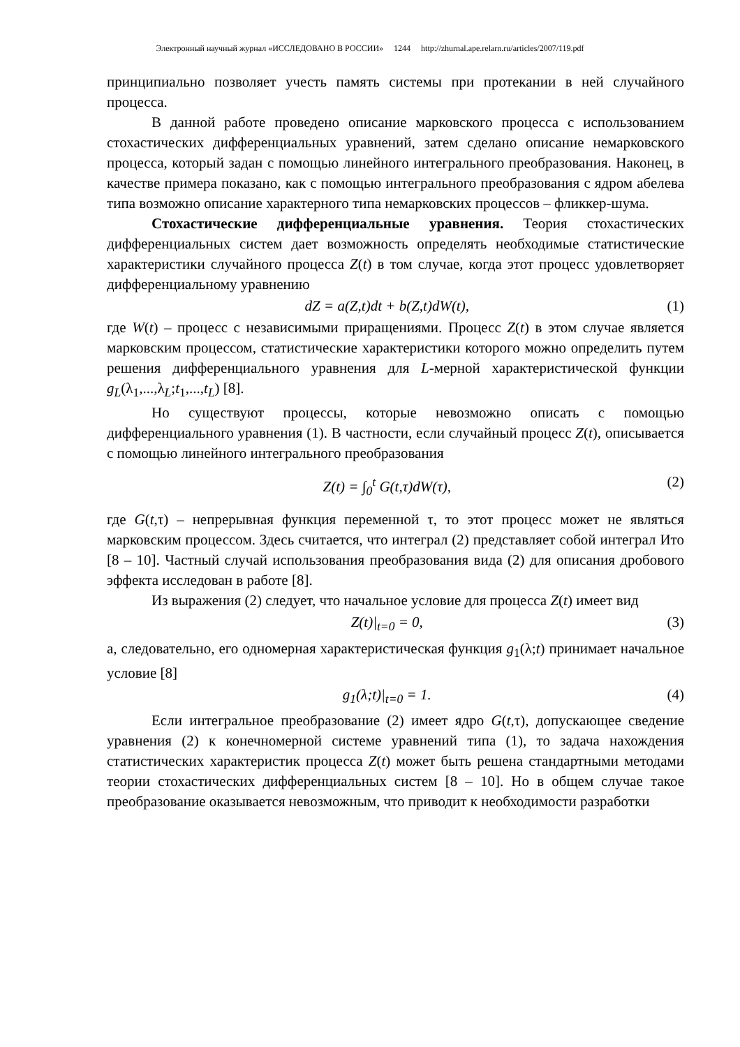Электронный научный журнал «ИССЛЕДОВАНО В РОССИИ» 1244 http://zhurnal.ape.relarn.ru/articles/2007/119.pdf
принципиально позволяет учесть память системы при протекании в ней случайного процесса.
В данной работе проведено описание марковского процесса с использованием стохастических дифференциальных уравнений, затем сделано описание немарковского процесса, который задан с помощью линейного интегрального преобразования. Наконец, в качестве примера показано, как с помощью интегрального преобразования с ядром абелева типа возможно описание характерного типа немарковских процессов – фликкер-шума.
Стохастические дифференциальные уравнения. Теория стохастических дифференциальных систем дает возможность определять необходимые статистические характеристики случайного процесса Z(t) в том случае, когда этот процесс удовлетворяет дифференциальному уравнению
dZ = a(Z,t)dt + b(Z,t)dW(t), (1)
где W(t) – процесс с независимыми приращениями. Процесс Z(t) в этом случае является марковским процессом, статистические характеристики которого можно определить путем решения дифференциального уравнения для L-мерной характеристической функции g<sub>L</sub>(λ<sub>1</sub>,...,λ<sub>L</sub>;t<sub>1</sub>,...,t<sub>L</sub>) [8].
Но существуют процессы, которые невозможно описать с помощью дифференциального уравнения (1). В частности, если случайный процесс Z(t), описывается с помощью линейного интегрального преобразования
Z(t) = ∫<sub>0</sub><sup>t</sup> G(t,τ)dW(τ), (2)
где G(t,τ) – непрерывная функция переменной τ, то этот процесс может не являться марковским процессом. Здесь считается, что интеграл (2) представляет собой интеграл Ито [8 – 10]. Частный случай использования преобразования вида (2) для описания дробового эффекта исследован в работе [8].
Из выражения (2) следует, что начальное условие для процесса Z(t) имеет вид
Z(t)|<sub>t=0</sub> = 0, (3)
а, следовательно, его одномерная характеристическая функция g<sub>1</sub>(λ;t) принимает начальное условие [8]
g<sub>1</sub>(λ;t)|<sub>t=0</sub> = 1. (4)
Если интегральное преобразование (2) имеет ядро G(t,τ), допускающее сведение уравнения (2) к конечномерной системе уравнений типа (1), то задача нахождения статистических характеристик процесса Z(t) может быть решена стандартными методами теории стохастических дифференциальных систем [8 – 10]. Но в общем случае такое преобразование оказывается невозможным, что приводит к необходимости разработки